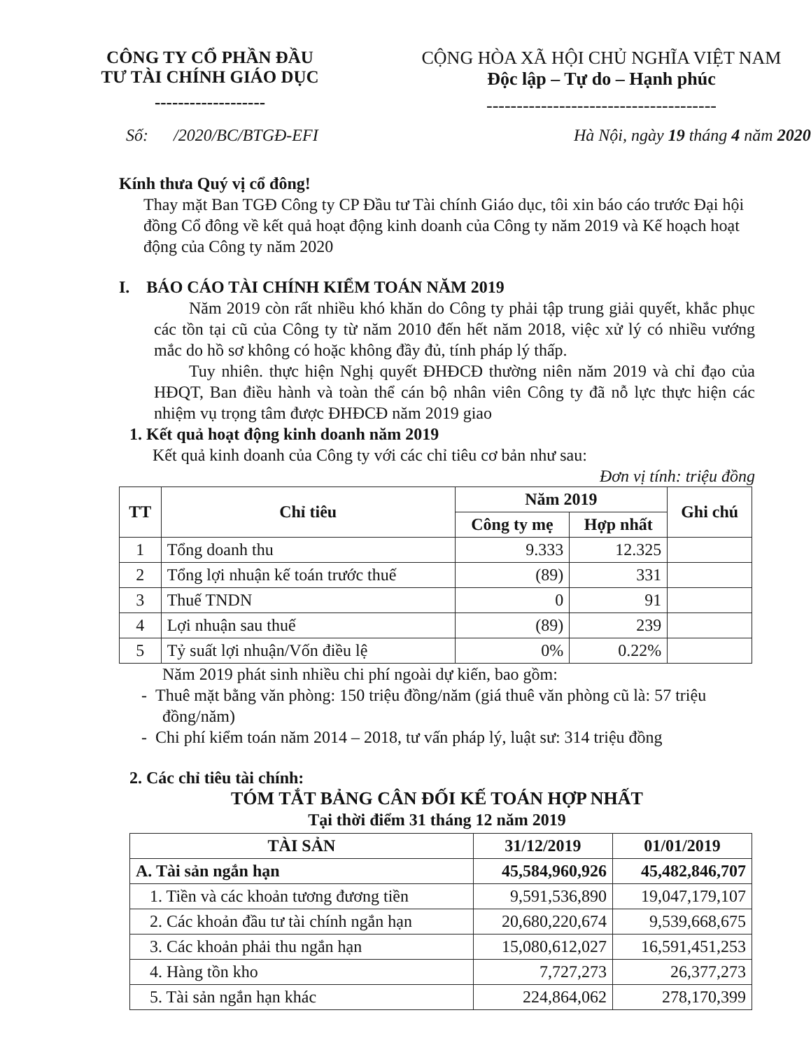CÔNG TY CỔ PHẦN ĐẦU
TƯ TÀI CHÍNH GIÁO DỤC
-------------------
CỘNG HÒA XÃ HỘI CHỦ NGHĨA VIỆT NAM
Độc lập – Tự do – Hạnh phúc
--------------------------------------
Số: /2020/BC/BTGĐ-EFI Hà Nội, ngày 19 tháng 4 năm 2020
Kính thưa Quý vị cổ đông!
Thay mặt Ban TGĐ Công ty CP Đầu tư Tài chính Giáo dục, tôi xin báo cáo trước Đại hội đồng Cổ đông về kết quả hoạt động kinh doanh của Công ty năm 2019 và Kế hoạch hoạt động của Công ty năm 2020
I. BÁO CÁO TÀI CHÍNH KIỂM TOÁN NĂM 2019
Năm 2019 còn rất nhiều khó khăn do Công ty phải tập trung giải quyết, khắc phục các tồn tại cũ của Công ty từ năm 2010 đến hết năm 2018, việc xử lý có nhiều vướng mắc do hồ sơ không có hoặc không đầy đủ, tính pháp lý thấp.
Tuy nhiên. thực hiện Nghị quyết ĐHĐCĐ thường niên năm 2019 và chỉ đạo của HĐQT, Ban điều hành và toàn thể cán bộ nhân viên Công ty đã nỗ lực thực hiện các nhiệm vụ trọng tâm được ĐHĐCĐ năm 2019 giao
1. Kết quả hoạt động kinh doanh năm 2019
Kết quả kinh doanh của Công ty với các chỉ tiêu cơ bản như sau:
Đơn vị tính: triệu đồng
| TT | Chỉ tiêu | Năm 2019 | | Ghi chú |
| --- | --- | --- | --- | --- |
| | | Công ty mẹ | Hợp nhất | |
| 1 | Tổng doanh thu | 9.333 | 12.325 | |
| 2 | Tổng lợi nhuận kế toán trước thuế | (89) | 331 | |
| 3 | Thuế TNDN | 0 | 91 | |
| 4 | Lợi nhuận sau thuế | (89) | 239 | |
| 5 | Tỷ suất lợi nhuận/Vốn điều lệ | 0% | 0.22% | |
Năm 2019 phát sinh nhiều chi phí ngoài dự kiến, bao gồm:
- Thuê mặt bằng văn phòng: 150 triệu đồng/năm (giá thuê văn phòng cũ là: 57 triệu đồng/năm)
- Chi phí kiểm toán năm 2014 – 2018, tư vấn pháp lý, luật sư: 314 triệu đồng
2. Các chỉ tiêu tài chính:
TÓM TẮT BẢNG CÂN ĐỐI KẾ TOÁN HỢP NHẤT
Tại thời điểm 31 tháng 12 năm 2019
| TÀI SẢN | 31/12/2019 | 01/01/2019 |
| --- | --- | --- |
| A. Tài sản ngắn hạn | 45,584,960,926 | 45,482,846,707 |
| 1. Tiền và các khoản tương đương tiền | 9,591,536,890 | 19,047,179,107 |
| 2. Các khoản đầu tư tài chính ngắn hạn | 20,680,220,674 | 9,539,668,675 |
| 3. Các khoản phải thu ngắn hạn | 15,080,612,027 | 16,591,451,253 |
| 4. Hàng tồn kho | 7,727,273 | 26,377,273 |
| 5. Tài sản ngắn hạn khác | 224,864,062 | 278,170,399 |